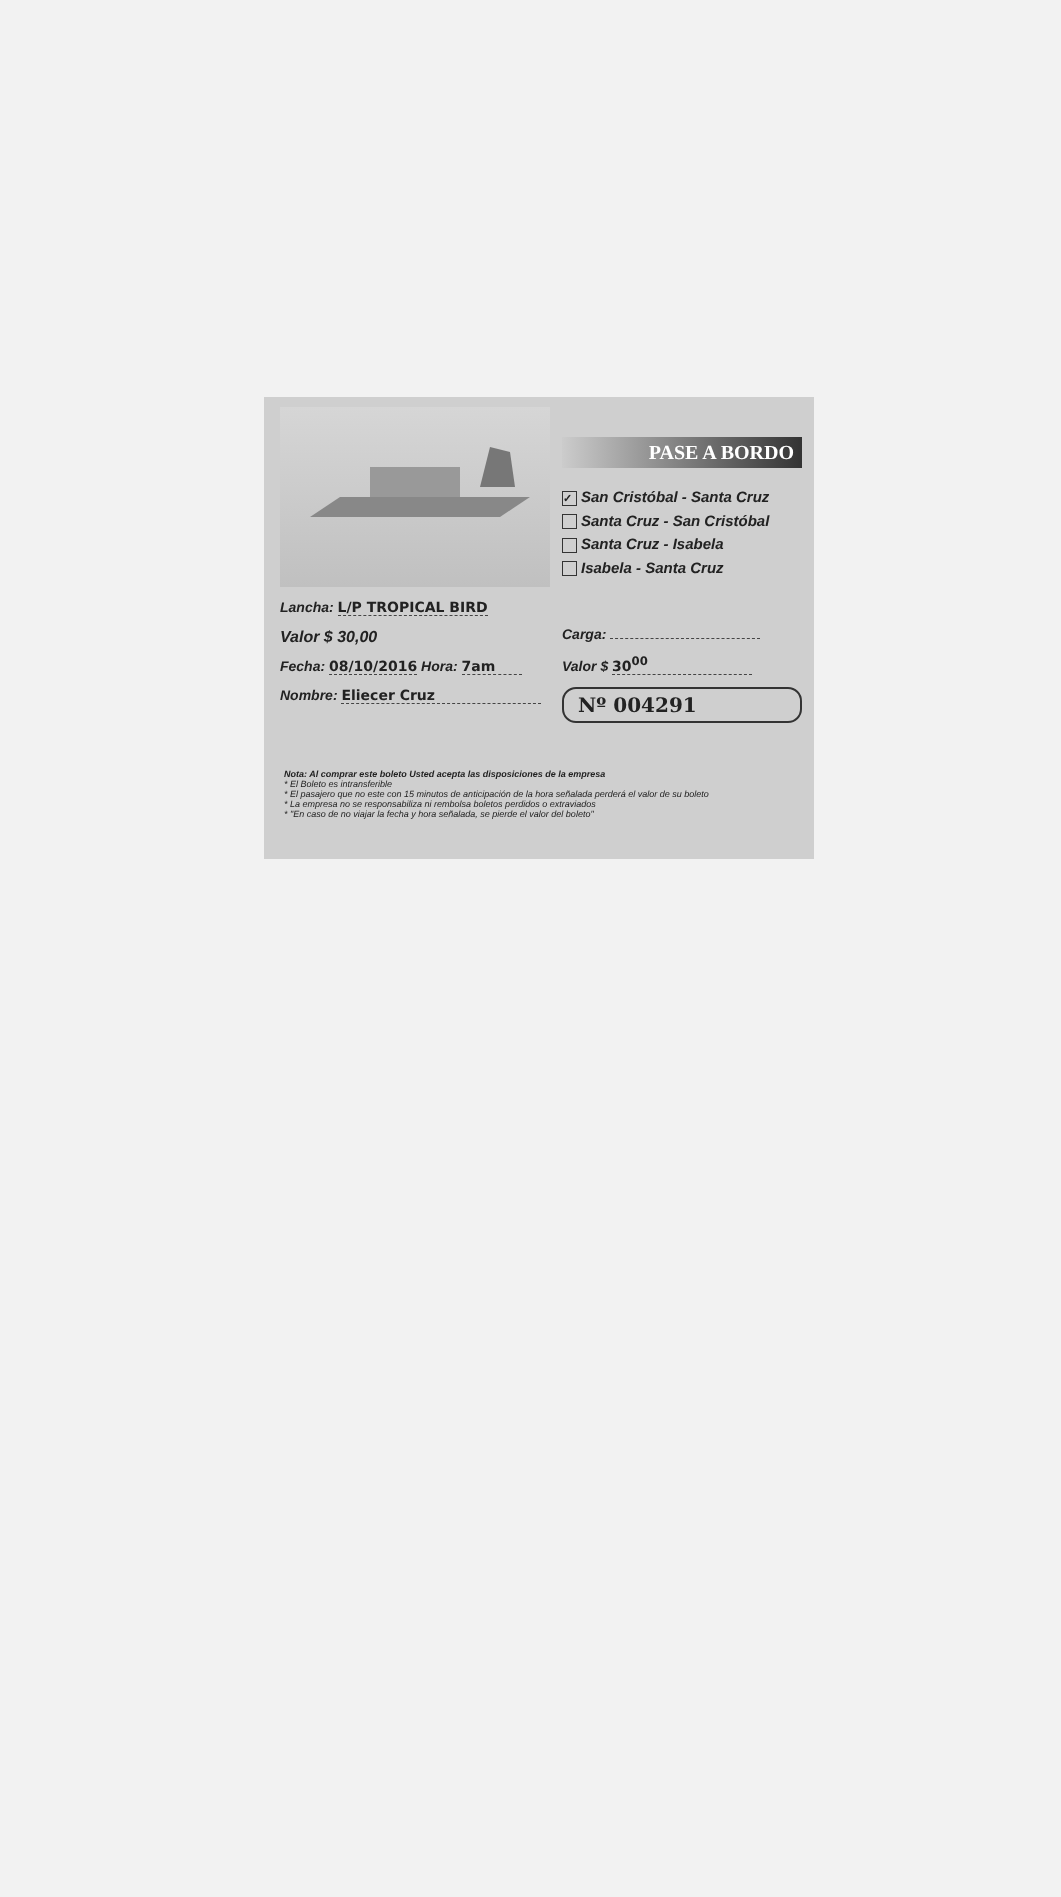Lancha: L/P TROPICAL BIRD
Valor $ 30,00
Fecha: 08/10/2016 Hora: 7am
Nombre: Eliecer Cruz
PASE A BORDO
✓ San Cristóbal - Santa Cruz
Santa Cruz - San Cristóbal
Santa Cruz - Isabela
Isabela - Santa Cruz
Carga:
Valor $ 30<sup>00</sup>
Nº 004291
Nota: Al comprar este boleto Usted acepta las disposiciones de la empresa
* El Boleto es intransferible
* El pasajero que no este con 15 minutos de anticipación de la hora señalada perderá el valor de su boleto
* La empresa no se responsabiliza ni rembolsa boletos perdidos o extraviados
* "En caso de no viajar la fecha y hora señalada, se pierde el valor del boleto"